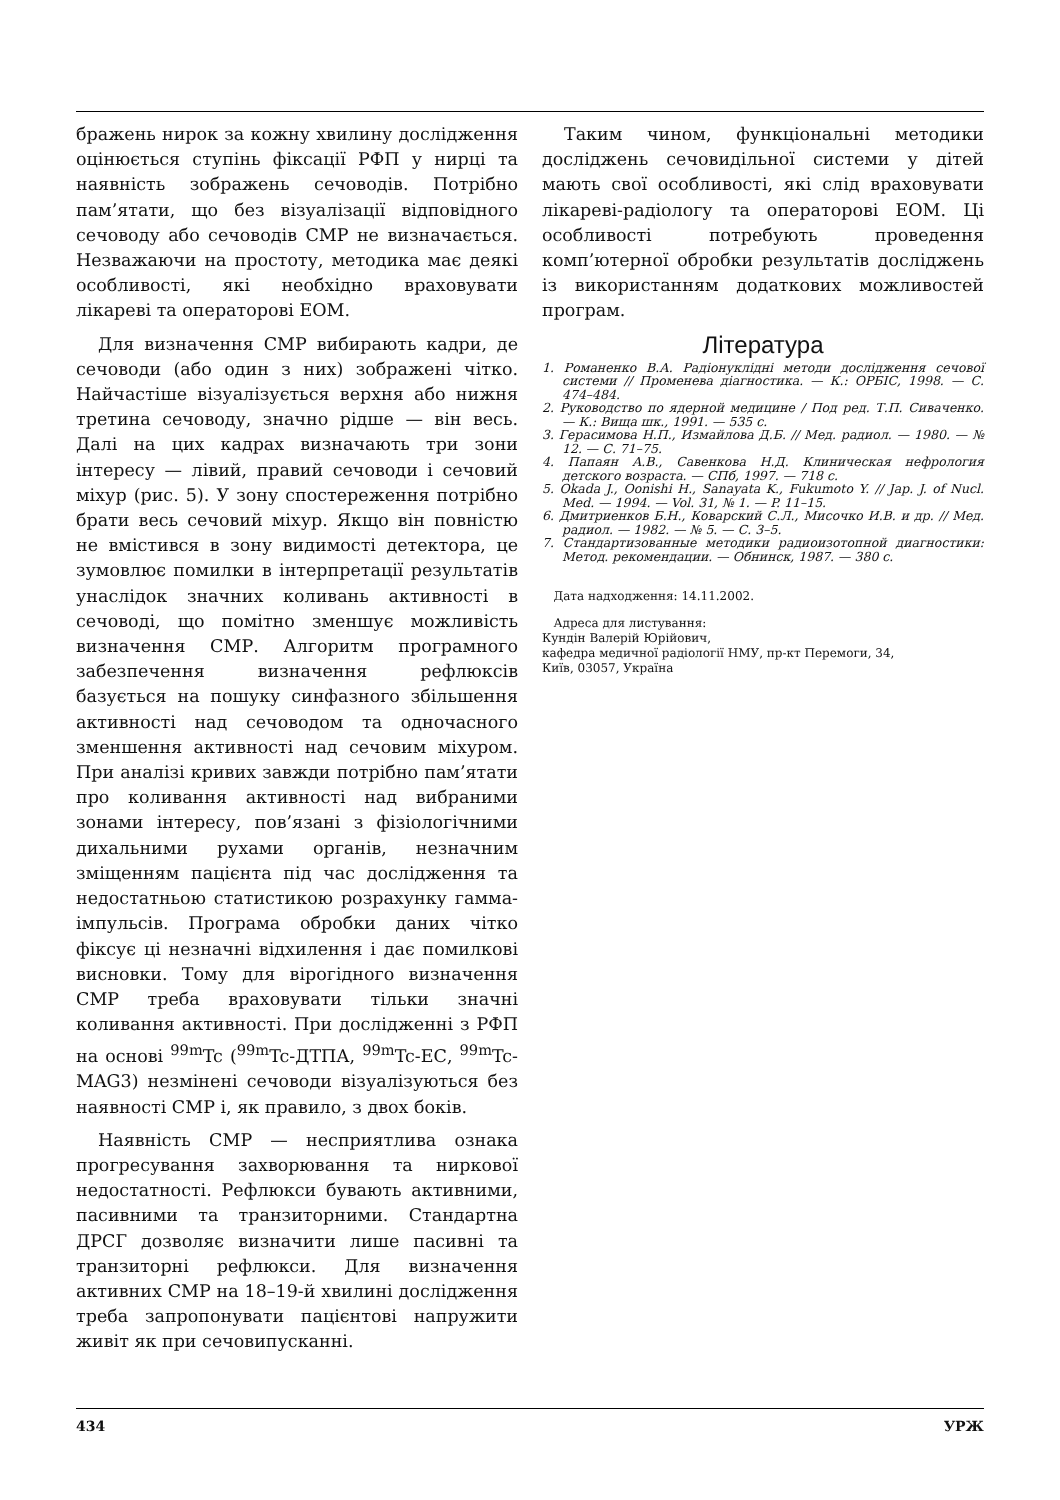бражень нирок за кожну хвилину дослідження оцінюється ступінь фіксації РФП у нирці та наявність зображень сечоводів. Потрібно пам’ятати, що без візуалізації відповідного сечоводу або сечоводів СМР не визначається. Незважаючи на простоту, методика має деякі особливості, які необхідно враховувати лікареві та операторові ЕОМ.
Для визначення СМР вибирають кадри, де сечоводи (або один з них) зображені чітко. Найчастіше візуалізується верхня або нижня третина сечоводу, значно рідше — він весь. Далі на цих кадрах визначають три зони інтересу — лівий, правий сечоводи і сечовий міхур (рис. 5). У зону спостереження потрібно брати весь сечовий міхур. Якщо він повністю не вмістився в зону видимості детектора, це зумовлює помилки в інтерпретації результатів унаслідок значних коливань активності в сечоводі, що помітно зменшує можливість визначення СМР. Алгоритм програмного забезпечення визначення рефлюксів базується на пошуку синфазного збільшення активності над сечоводом та одночасного зменшення активності над сечовим міхуром. При аналізі кривих завжди потрібно пам’ятати про коливання активності над вибраними зонами інтересу, пов’язані з фізіологічними дихальними рухами органів, незначним зміщенням пацієнта під час дослідження та недостатньою статистикою розрахунку гамма-імпульсів. Програма обробки даних чітко фіксує ці незначні відхилення і дає помилкові висновки. Тому для вірогідного визначення СМР треба враховувати тільки значні коливання активності. При дослідженні з РФП на основі <sup>99m</sup>Tc (<sup>99m</sup>Tc-ДТПА, <sup>99m</sup>Tc-ЕС, <sup>99m</sup>Tc-MAG3) незмінені сечоводи візуалізуються без наявності СМР і, як правило, з двох боків.
Наявність СМР — несприятлива ознака прогресування захворювання та ниркової недостатності. Рефлюкси бувають активними, пасивними та транзиторними. Стандартна ДРСГ дозволяє визначити лише пасивні та транзиторні рефлюкси. Для визначення активних СМР на 18–19-й хвилині дослідження треба запропонувати пацієнтові напружити живіт як при сечовипусканні.
Таким чином, функціональні методики досліджень сечовидільної системи у дітей мають свої особливості, які слід враховувати лікареві-радіологу та операторові ЕОМ. Ці особливості потребують проведення комп’ютерної обробки результатів досліджень із використанням додаткових можливостей програм.
Література
1. Романенко В.А. Радіонуклідні методи дослідження сечової системи // Променева діагностика. — К.: ОРБІС, 1998. — С. 474–484.
2. Руководство по ядерной медицине / Под ред. Т.П. Сиваченко. — К.: Вища шк., 1991. — 535 с.
3. Герасимова Н.П., Измайлова Д.Б. // Мед. радиол. — 1980. — № 12. — С. 71–75.
4. Папаян А.В., Савенкова Н.Д. Клиническая нефрология детского возраста. — СПб, 1997. — 718 с.
5. Okada J., Oonishi H., Sanayata K., Fukumoto Y. // Jap. J. of Nucl. Med. — 1994. — Vol. 31, № 1. — P. 11–15.
6. Дмитриенков Б.Н., Коварский С.Л., Мисочко И.В. и др. // Мед. радиол. — 1982. — № 5. — С. 3–5.
7. Стандартизованные методики радиоизотопной диагностики: Метод. рекомендации. — Обнинск, 1987. — 380 с.
Дата надходження: 14.11.2002.
Адреса для листування:
Кундін Валерій Юрійович,
кафедра медичної радіології НМУ, пр-кт Перемоги, 34,
Київ, 03057, Україна
434 УРЖ